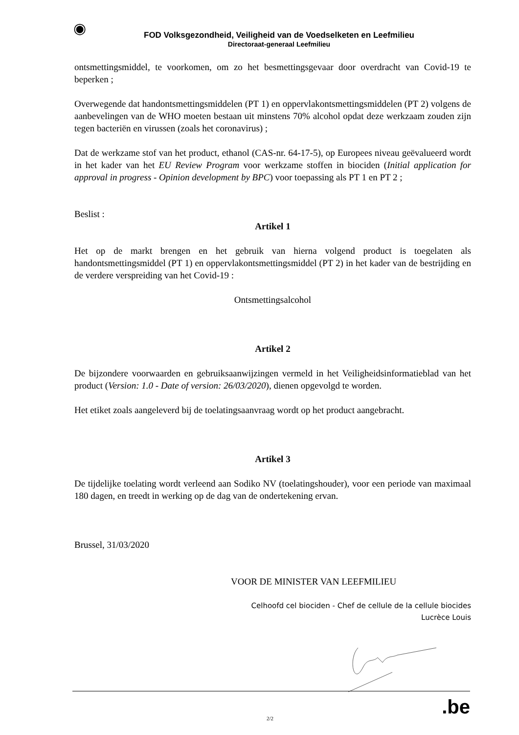◉
FOD Volksgezondheid, Veiligheid van de Voedselketen en Leefmilieu
Directoraat-generaal Leefmilieu
ontsmettingsmiddel, te voorkomen, om zo het besmettingsgevaar door overdracht van Covid-19 te beperken ;
Overwegende dat handontsmettingsmiddelen (PT 1) en oppervlakontsmettingsmiddelen (PT 2) volgens de aanbevelingen van de WHO moeten bestaan uit minstens 70% alcohol opdat deze werkzaam zouden zijn tegen bacteriën en virussen (zoals het coronavirus) ;
Dat de werkzame stof van het product, ethanol (CAS-nr. 64-17-5), op Europees niveau geëvalueerd wordt in het kader van het EU Review Program voor werkzame stoffen in biociden (Initial application for approval in progress - Opinion development by BPC) voor toepassing als PT 1 en PT 2 ;
Beslist :
Artikel 1
Het op de markt brengen en het gebruik van hierna volgend product is toegelaten als handontsmettingsmiddel (PT 1) en oppervlakontsmettingsmiddel (PT 2) in het kader van de bestrijding en de verdere verspreiding van het Covid-19 :
Ontsmettingsalcohol
Artikel 2
De bijzondere voorwaarden en gebruiksaanwijzingen vermeld in het Veiligheidsinformatieblad van het product (Version: 1.0 - Date of version: 26/03/2020), dienen opgevolgd te worden.
Het etiket zoals aangeleverd bij de toelatingsaanvraag wordt op het product aangebracht.
Artikel 3
De tijdelijke toelating wordt verleend aan Sodiko NV (toelatingshouder), voor een periode van maximaal 180 dagen, en treedt in werking op de dag van de ondertekening ervan.
Brussel, 31/03/2020
VOOR DE MINISTER VAN LEEFMILIEU
Celhoofd cel biociden - Chef de cellule de la cellule biocides
Lucrèce Louis
2/2 .be